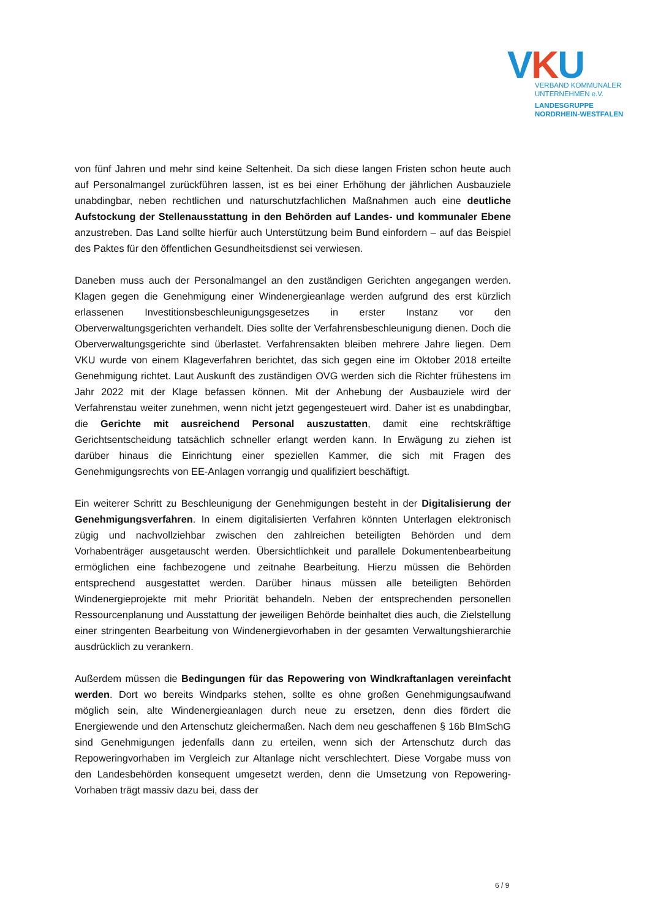VKU
VERBAND KOMMUNALER
UNTERNEHMEN e.V.
LANDESGRUPPE
NORDRHEIN-WESTFALEN
von fünf Jahren und mehr sind keine Seltenheit. Da sich diese langen Fristen schon heute auch auf Personalmangel zurückführen lassen, ist es bei einer Erhöhung der jährlichen Ausbauziele unabdingbar, neben rechtlichen und naturschutzfachlichen Maßnahmen auch eine deutliche Aufstockung der Stellenausstattung in den Behörden auf Landes- und kommunaler Ebene anzustreben. Das Land sollte hierfür auch Unterstützung beim Bund einfordern – auf das Beispiel des Paktes für den öffentlichen Gesundheitsdienst sei verwiesen.
Daneben muss auch der Personalmangel an den zuständigen Gerichten angegangen werden. Klagen gegen die Genehmigung einer Windenergieanlage werden aufgrund des erst kürzlich erlassenen Investitionsbeschleunigungsgesetzes in erster Instanz vor den Oberverwaltungsgerichten verhandelt. Dies sollte der Verfahrensbeschleunigung dienen. Doch die Oberverwaltungsgerichte sind überlastet. Verfahrensakten bleiben mehrere Jahre liegen. Dem VKU wurde von einem Klageverfahren berichtet, das sich gegen eine im Oktober 2018 erteilte Genehmigung richtet. Laut Auskunft des zuständigen OVG werden sich die Richter frühestens im Jahr 2022 mit der Klage befassen können. Mit der Anhebung der Ausbauziele wird der Verfahrenstau weiter zunehmen, wenn nicht jetzt gegengesteuert wird. Daher ist es unabdingbar, die Gerichte mit ausreichend Personal auszustatten, damit eine rechtskräftige Gerichtsentscheidung tatsächlich schneller erlangt werden kann. In Erwägung zu ziehen ist darüber hinaus die Einrichtung einer speziellen Kammer, die sich mit Fragen des Genehmigungsrechts von EE-Anlagen vorrangig und qualifiziert beschäftigt.
Ein weiterer Schritt zu Beschleunigung der Genehmigungen besteht in der Digitalisierung der Genehmigungsverfahren. In einem digitalisierten Verfahren könnten Unterlagen elektronisch zügig und nachvollziehbar zwischen den zahlreichen beteiligten Behörden und dem Vorhabenträger ausgetauscht werden. Übersichtlichkeit und parallele Dokumentenbearbeitung ermöglichen eine fachbezogene und zeitnahe Bearbeitung. Hierzu müssen die Behörden entsprechend ausgestattet werden. Darüber hinaus müssen alle beteiligten Behörden Windenergieprojekte mit mehr Priorität behandeln. Neben der entsprechenden personellen Ressourcenplanung und Ausstattung der jeweiligen Behörde beinhaltet dies auch, die Zielstellung einer stringenten Bearbeitung von Windenergievorhaben in der gesamten Verwaltungshierarchie ausdrücklich zu verankern.
Außerdem müssen die Bedingungen für das Repowering von Windkraftanlagen vereinfacht werden. Dort wo bereits Windparks stehen, sollte es ohne großen Genehmigungsaufwand möglich sein, alte Windenergieanlagen durch neue zu ersetzen, denn dies fördert die Energiewende und den Artenschutz gleichermaßen. Nach dem neu geschaffenen § 16b BImSchG sind Genehmigungen jedenfalls dann zu erteilen, wenn sich der Artenschutz durch das Repoweringvorhaben im Vergleich zur Altanlage nicht verschlechtert. Diese Vorgabe muss von den Landesbehörden konsequent umgesetzt werden, denn die Umsetzung von Repowering-Vorhaben trägt massiv dazu bei, dass der
6 / 9